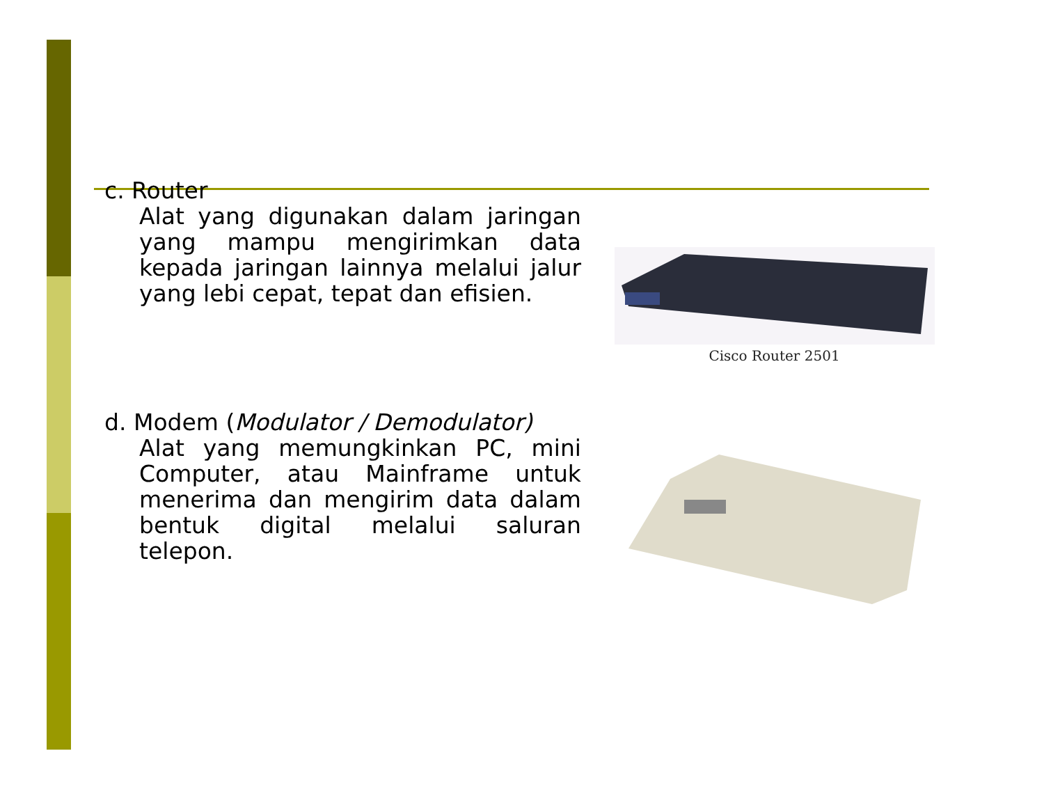c. Router
Alat yang digunakan dalam jaringan yang mampu mengirimkan data kepada jaringan lainnya melalui jalur yang lebi cepat, tepat dan efisien.
Cisco Router 2501
d. Modem (Modulator / Demodulator)
Alat yang memungkinkan PC, mini Computer, atau Mainframe untuk menerima dan mengirim data dalam bentuk digital melalui saluran telepon.